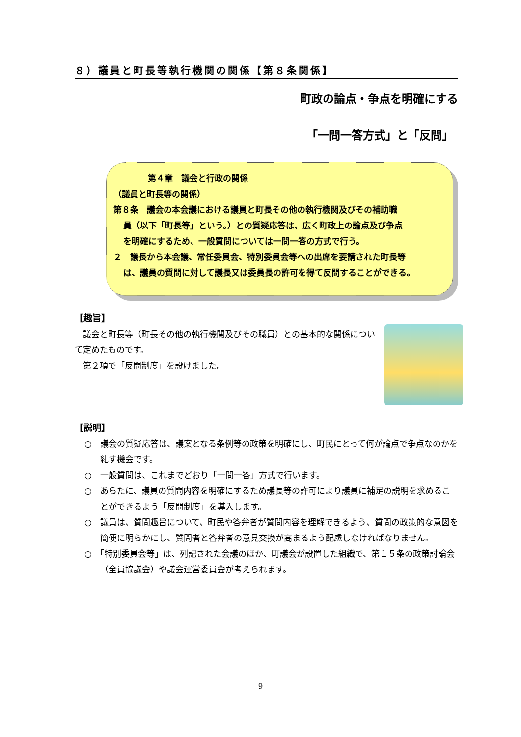８）議員と町長等執行機関の関係【第８条関係】
町政の論点・争点を明確にする
「一問一答方式」と「反問」
第４章　議会と行政の関係
（議員と町長等の関係）
第８条　議会の本会議における議員と町長その他の執行機関及びその補助職
員（以下「町長等」という。）との質疑応答は、広く町政上の論点及び争点
を明確にするため、一般質問については一問一答の方式で行う。
２　議長から本会議、常任委員会、特別委員会等への出席を要請された町長等
は、議員の質問に対して議長又は委員長の許可を得て反問することができる。
【趣旨】
　議会と町長等（町長その他の執行機関及びその職員）との基本的な関係について定めたものです。
　第２項で「反問制度」を設けました。
【説明】
○　議会の質疑応答は、議案となる条例等の政策を明確にし、町民にとって何が論点で争点なのかを糺す機会です。
○　一般質問は、これまでどおり「一問一答」方式で行います。
○　あらたに、議員の質問内容を明確にするため議長等の許可により議員に補足の説明を求めることができるよう「反問制度」を導入します。
○　議員は、質問趣旨について、町民や答弁者が質問内容を理解できるよう、質問の政策的な意図を簡便に明らかにし、質問者と答弁者の意見交換が高まるよう配慮しなければなりません。
○　「特別委員会等」は、列記された会議のほか、町議会が設置した組織で、第１５条の政策討論会（全員協議会）や議会運営委員会が考えられます。
9